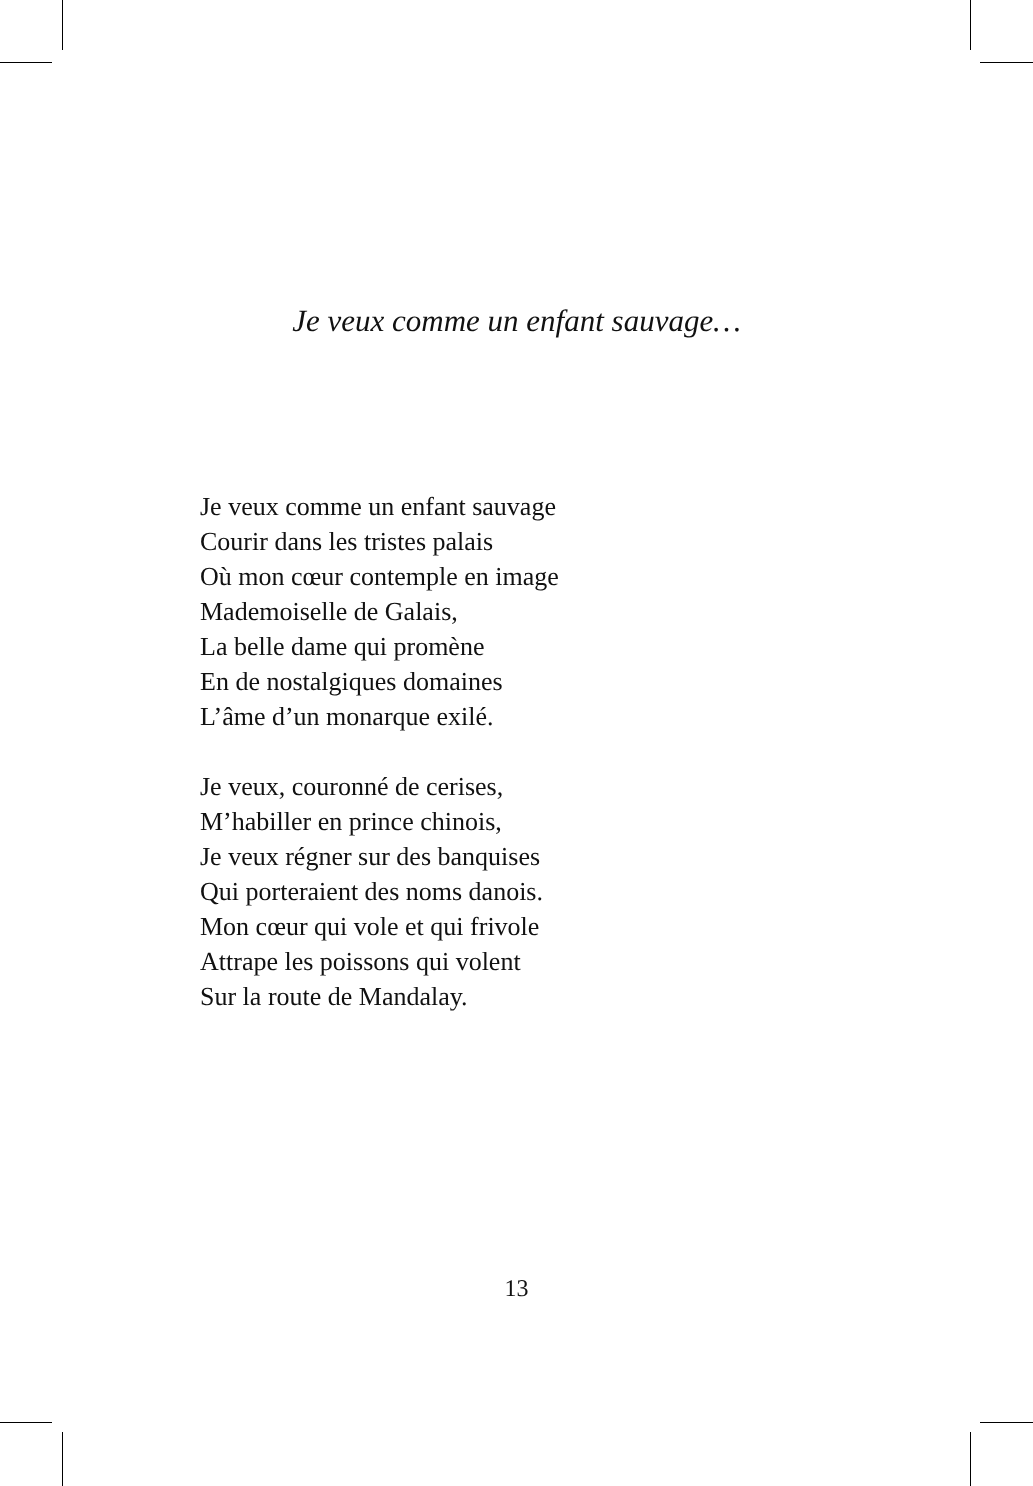Je veux comme un enfant sauvage…
Je veux comme un enfant sauvage
Courir dans les tristes palais
Où mon cœur contemple en image
Mademoiselle de Galais,
La belle dame qui promène
En de nostalgiques domaines
L’âme d’un monarque exilé.
Je veux, couronné de cerises,
M’habiller en prince chinois,
Je veux régner sur des banquises
Qui porteraient des noms danois.
Mon cœur qui vole et qui frivole
Attrape les poissons qui volent
Sur la route de Mandalay.
13